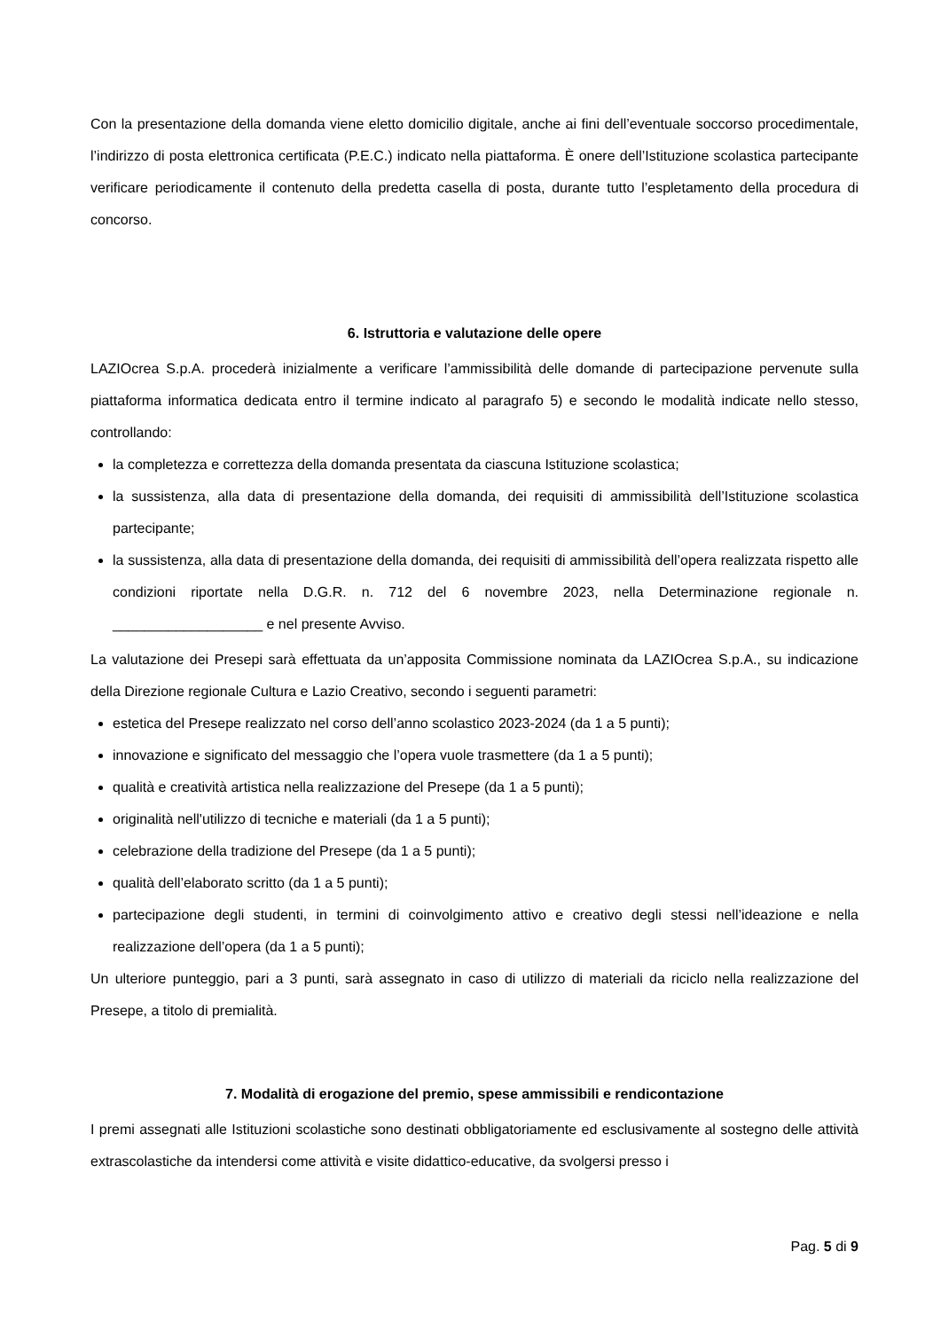Con la presentazione della domanda viene eletto domicilio digitale, anche ai fini dell’eventuale soccorso procedimentale, l’indirizzo di posta elettronica certificata (P.E.C.) indicato nella piattaforma. È onere dell’Istituzione scolastica partecipante verificare periodicamente il contenuto della predetta casella di posta, durante tutto l’espletamento della procedura di concorso.
6. Istruttoria e valutazione delle opere
LAZIOcrea S.p.A. procederà inizialmente a verificare l’ammissibilità delle domande di partecipazione pervenute sulla piattaforma informatica dedicata entro il termine indicato al paragrafo 5) e secondo le modalità indicate nello stesso, controllando:
la completezza e correttezza della domanda presentata da ciascuna Istituzione scolastica;
la sussistenza, alla data di presentazione della domanda, dei requisiti di ammissibilità dell’Istituzione scolastica partecipante;
la sussistenza, alla data di presentazione della domanda, dei requisiti di ammissibilità dell’opera realizzata rispetto alle condizioni riportate nella D.G.R. n. 712 del 6 novembre 2023, nella Determinazione regionale n. ___________________ e nel presente Avviso.
La valutazione dei Presepi sarà effettuata da un’apposita Commissione nominata da LAZIOcrea S.p.A., su indicazione della Direzione regionale Cultura e Lazio Creativo, secondo i seguenti parametri:
estetica del Presepe realizzato nel corso dell’anno scolastico 2023-2024 (da 1 a 5 punti);
innovazione e significato del messaggio che l’opera vuole trasmettere (da 1 a 5 punti);
qualità e creatività artistica nella realizzazione del Presepe (da 1 a 5 punti);
originalità nell'utilizzo di tecniche e materiali (da 1 a 5 punti);
celebrazione della tradizione del Presepe (da 1 a 5 punti);
qualità dell’elaborato scritto (da 1 a 5 punti);
partecipazione degli studenti, in termini di coinvolgimento attivo e creativo degli stessi nell’ideazione e nella realizzazione dell’opera (da 1 a 5 punti);
Un ulteriore punteggio, pari a 3 punti, sarà assegnato in caso di utilizzo di materiali da riciclo nella realizzazione del Presepe, a titolo di premialità.
7. Modalità di erogazione del premio, spese ammissibili e rendicontazione
I premi assegnati alle Istituzioni scolastiche sono destinati obbligatoriamente ed esclusivamente al sostegno delle attività extrascolastiche da intendersi come attività e visite didattico-educative, da svolgersi presso i
Pag. 5 di 9